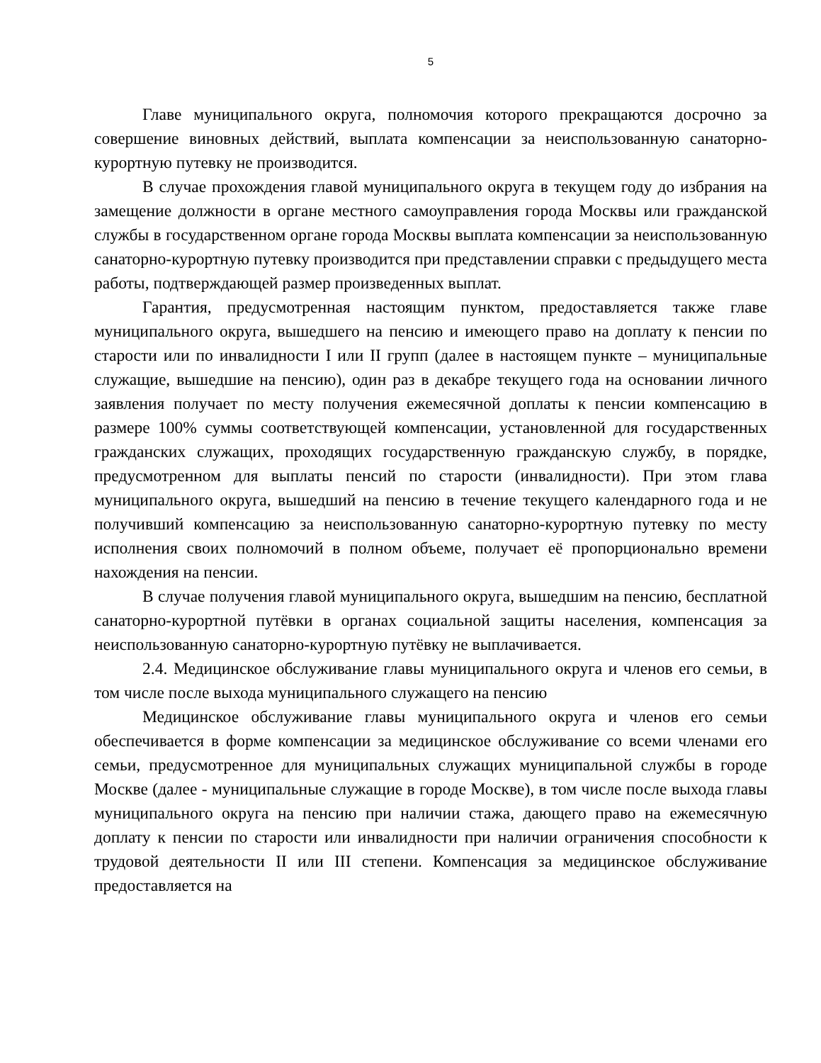5
Главе муниципального округа, полномочия которого прекращаются досрочно за совершение виновных действий, выплата компенсации за неиспользованную санаторно-курортную путевку не производится.
В случае прохождения главой муниципального округа в текущем году до избрания на замещение должности в органе местного самоуправления города Москвы или гражданской службы в государственном органе города Москвы выплата компенсации за неиспользованную санаторно-курортную путевку производится при представлении справки с предыдущего места работы, подтверждающей размер произведенных выплат.
Гарантия, предусмотренная настоящим пунктом, предоставляется также главе муниципального округа, вышедшего на пенсию и имеющего право на доплату к пенсии по старости или по инвалидности I или II групп (далее в настоящем пункте – муниципальные служащие, вышедшие на пенсию), один раз в декабре текущего года на основании личного заявления получает по месту получения ежемесячной доплаты к пенсии компенсацию в размере 100% суммы соответствующей компенсации, установленной для государственных гражданских служащих, проходящих государственную гражданскую службу, в порядке, предусмотренном для выплаты пенсий по старости (инвалидности). При этом глава муниципального округа, вышедший на пенсию в течение текущего календарного года и не получивший компенсацию за неиспользованную санаторно-курортную путевку по месту исполнения своих полномочий в полном объеме, получает её пропорционально времени нахождения на пенсии.
В случае получения главой муниципального округа, вышедшим на пенсию, бесплатной санаторно-курортной путёвки в органах социальной защиты населения, компенсация за неиспользованную санаторно-курортную путёвку не выплачивается.
2.4. Медицинское обслуживание главы муниципального округа и членов его семьи, в том числе после выхода муниципального служащего на пенсию
Медицинское обслуживание главы муниципального округа и членов его семьи обеспечивается в форме компенсации за медицинское обслуживание со всеми членами его семьи, предусмотренное для муниципальных служащих муниципальной службы в городе Москве (далее - муниципальные служащие в городе Москве), в том числе после выхода главы муниципального округа на пенсию при наличии стажа, дающего право на ежемесячную доплату к пенсии по старости или инвалидности при наличии ограничения способности к трудовой деятельности II или III степени. Компенсация за медицинское обслуживание предоставляется на